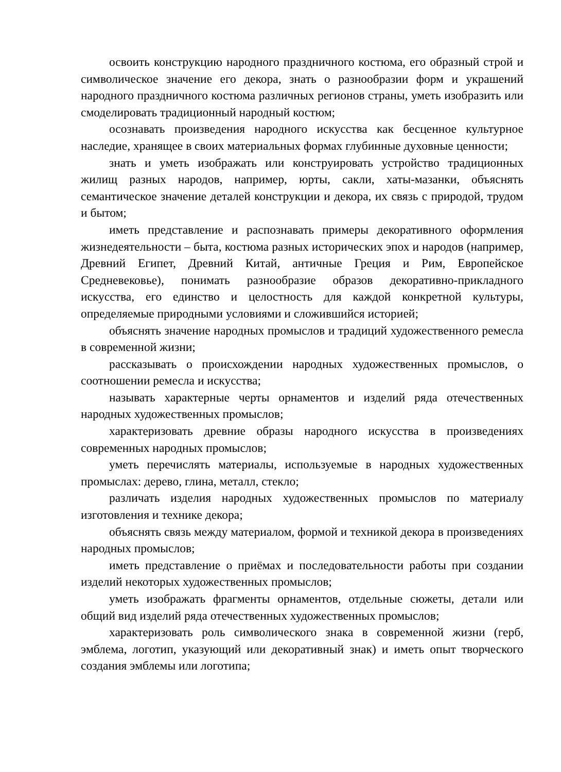освоить конструкцию народного праздничного костюма, его образный строй и символическое значение его декора, знать о разнообразии форм и украшений народного праздничного костюма различных регионов страны, уметь изобразить или смоделировать традиционный народный костюм;
осознавать произведения народного искусства как бесценное культурное наследие, хранящее в своих материальных формах глубинные духовные ценности;
знать и уметь изображать или конструировать устройство традиционных жилищ разных народов, например, юрты, сакли, хаты-мазанки, объяснять семантическое значение деталей конструкции и декора, их связь с природой, трудом и бытом;
иметь представление и распознавать примеры декоративного оформления жизнедеятельности – быта, костюма разных исторических эпох и народов (например, Древний Египет, Древний Китай, античные Греция и Рим, Европейское Средневековье), понимать разнообразие образов декоративно-прикладного искусства, его единство и целостность для каждой конкретной культуры, определяемые природными условиями и сложившийся историей;
объяснять значение народных промыслов и традиций художественного ремесла в современной жизни;
рассказывать о происхождении народных художественных промыслов, о соотношении ремесла и искусства;
называть характерные черты орнаментов и изделий ряда отечественных народных художественных промыслов;
характеризовать древние образы народного искусства в произведениях современных народных промыслов;
уметь перечислять материалы, используемые в народных художественных промыслах: дерево, глина, металл, стекло;
различать изделия народных художественных промыслов по материалу изготовления и технике декора;
объяснять связь между материалом, формой и техникой декора в произведениях народных промыслов;
иметь представление о приёмах и последовательности работы при создании изделий некоторых художественных промыслов;
уметь изображать фрагменты орнаментов, отдельные сюжеты, детали или общий вид изделий ряда отечественных художественных промыслов;
характеризовать роль символического знака в современной жизни (герб, эмблема, логотип, указующий или декоративный знак) и иметь опыт творческого создания эмблемы или логотипа;